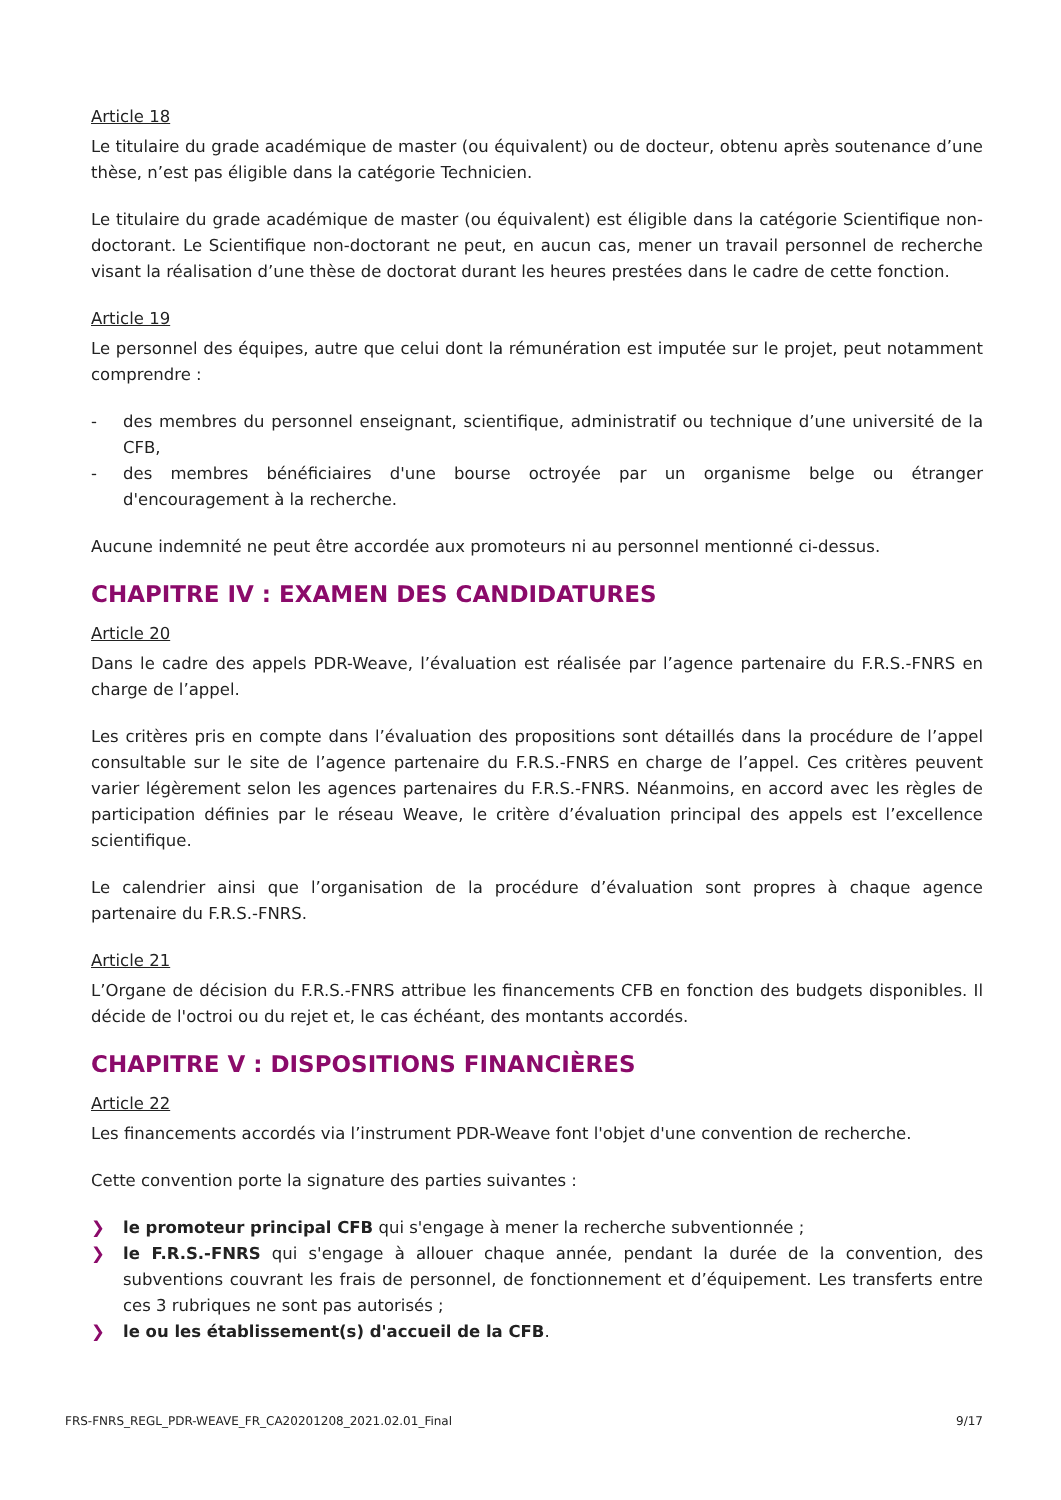Article 18
Le titulaire du grade académique de master (ou équivalent) ou de docteur, obtenu après soutenance d’une thèse, n’est pas éligible dans la catégorie Technicien.
Le titulaire du grade académique de master (ou équivalent) est éligible dans la catégorie Scientifique non-doctorant. Le Scientifique non-doctorant ne peut, en aucun cas, mener un travail personnel de recherche visant la réalisation d’une thèse de doctorat durant les heures prestées dans le cadre de cette fonction.
Article 19
Le personnel des équipes, autre que celui dont la rémunération est imputée sur le projet, peut notamment comprendre :
- des membres du personnel enseignant, scientifique, administratif ou technique d’une université de la CFB,
- des membres bénéficiaires d'une bourse octroyée par un organisme belge ou étranger d'encouragement à la recherche.
Aucune indemnité ne peut être accordée aux promoteurs ni au personnel mentionné ci-dessus.
CHAPITRE IV : EXAMEN DES CANDIDATURES
Article 20
Dans le cadre des appels PDR-Weave, l’évaluation est réalisée par l’agence partenaire du F.R.S.-FNRS en charge de l’appel.
Les critères pris en compte dans l’évaluation des propositions sont détaillés dans la procédure de l’appel consultable sur le site de l’agence partenaire du F.R.S.-FNRS en charge de l’appel. Ces critères peuvent varier légèrement selon les agences partenaires du F.R.S.-FNRS. Néanmoins, en accord avec les règles de participation définies par le réseau Weave, le critère d’évaluation principal des appels est l’excellence scientifique.
Le calendrier ainsi que l’organisation de la procédure d’évaluation sont propres à chaque agence partenaire du F.R.S.-FNRS.
Article 21
L’Organe de décision du F.R.S.-FNRS attribue les financements CFB en fonction des budgets disponibles. Il décide de l'octroi ou du rejet et, le cas échéant, des montants accordés.
CHAPITRE V : DISPOSITIONS FINANCIÈRES
Article 22
Les financements accordés via l’instrument PDR-Weave font l'objet d'une convention de recherche.
Cette convention porte la signature des parties suivantes :
❯ le promoteur principal CFB qui s'engage à mener la recherche subventionnée ;
❯ le F.R.S.-FNRS qui s'engage à allouer chaque année, pendant la durée de la convention, des subventions couvrant les frais de personnel, de fonctionnement et d’équipement. Les transferts entre ces 3 rubriques ne sont pas autorisés ;
❯ le ou les établissement(s) d'accueil de la CFB.
FRS-FNRS_REGL_PDR-WEAVE_FR_CA20201208_2021.02.01_Final 9/17